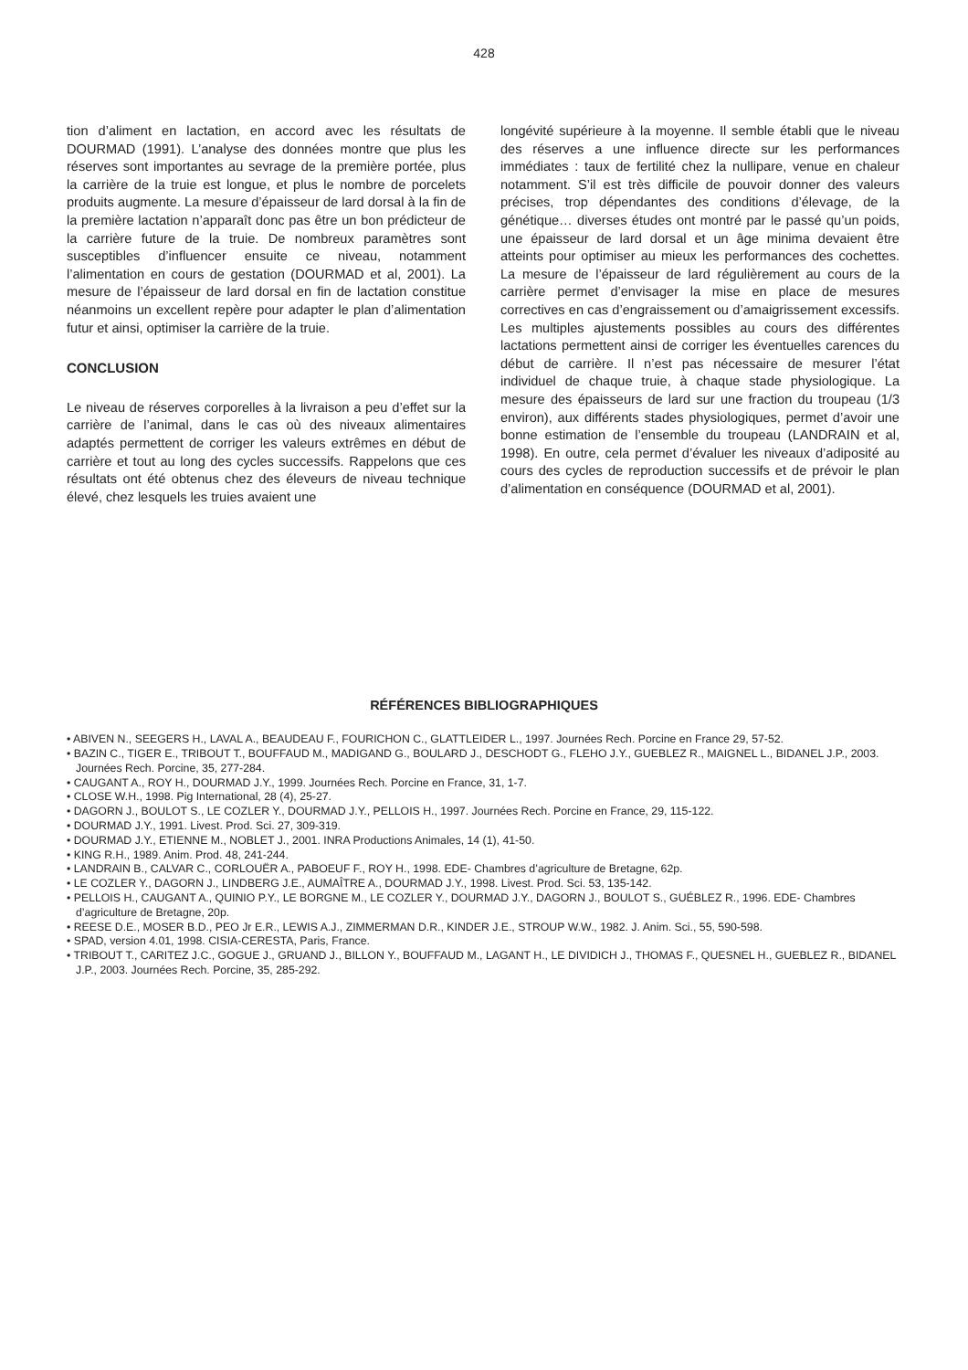428
tion d’aliment en lactation, en accord avec les résultats de DOURMAD (1991). L’analyse des données montre que plus les réserves sont importantes au sevrage de la première portée, plus la carrière de la truie est longue, et plus le nombre de porcelets produits augmente. La mesure d’épaisseur de lard dorsal à la fin de la première lactation n’apparaît donc pas être un bon prédicteur de la carrière future de la truie. De nombreux paramètres sont susceptibles d’influencer ensuite ce niveau, notamment l’alimentation en cours de gestation (DOURMAD et al, 2001). La mesure de l’épaisseur de lard dorsal en fin de lactation constitue néanmoins un excellent repère pour adapter le plan d’alimentation futur et ainsi, optimiser la carrière de la truie.
CONCLUSION
Le niveau de réserves corporelles à la livraison a peu d’effet sur la carrière de l’animal, dans le cas où des niveaux alimentaires adaptés permettent de corriger les valeurs extrêmes en début de carrière et tout au long des cycles successifs. Rappelons que ces résultats ont été obtenus chez des éleveurs de niveau technique élevé, chez lesquels les truies avaient une
longévité supérieure à la moyenne. Il semble établi que le niveau des réserves a une influence directe sur les performances immédiates : taux de fertilité chez la nullipare, venue en chaleur notamment. S’il est très difficile de pouvoir donner des valeurs précises, trop dépendantes des conditions d’élevage, de la génétique… diverses études ont montré par le passé qu’un poids, une épaisseur de lard dorsal et un âge minima devaient être atteints pour optimiser au mieux les performances des cochettes. La mesure de l’épaisseur de lard régulièrement au cours de la carrière permet d’envisager la mise en place de mesures correctives en cas d’engraissement ou d’amaigrissement excessifs. Les multiples ajustements possibles au cours des différentes lactations permettent ainsi de corriger les éventuelles carences du début de carrière. Il n’est pas nécessaire de mesurer l’état individuel de chaque truie, à chaque stade physiologique. La mesure des épaisseurs de lard sur une fraction du troupeau (1/3 environ), aux différents stades physiologiques, permet d’avoir une bonne estimation de l’ensemble du troupeau (LANDRAIN et al, 1998). En outre, cela permet d’évaluer les niveaux d’adiposité au cours des cycles de reproduction successifs et de prévoir le plan d’alimentation en conséquence (DOURMAD et al, 2001).
RÉFÉRENCES BIBLIOGRAPHIQUES
• ABIVEN N., SEEGERS H., LAVAL A., BEAUDEAU F., FOURICHON C., GLATTLEIDER L., 1997. Journées Rech. Porcine en France 29, 57-52.
• BAZIN C., TIGER E., TRIBOUT T., BOUFFAUD M., MADIGAND G., BOULARD J., DESCHODT G., FLEHO J.Y., GUEBLEZ R., MAIGNEL L., BIDANEL J.P., 2003. Journées Rech. Porcine, 35, 277-284.
• CAUGANT A., ROY H., DOURMAD J.Y., 1999. Journées Rech. Porcine en France, 31, 1-7.
• CLOSE W.H., 1998. Pig International, 28 (4), 25-27.
• DAGORN J., BOULOT S., LE COZLER Y., DOURMAD J.Y., PELLOIS H., 1997. Journées Rech. Porcine en France, 29, 115-122.
• DOURMAD J.Y., 1991. Livest. Prod. Sci. 27, 309-319.
• DOURMAD J.Y., ETIENNE M., NOBLET J., 2001. INRA Productions Animales, 14 (1), 41-50.
• KING R.H., 1989. Anim. Prod. 48, 241-244.
• LANDRAIN B., CALVAR C., CORLOUËR A., PABOEUF F., ROY H., 1998. EDE- Chambres d’agriculture de Bretagne, 62p.
• LE COZLER Y., DAGORN J., LINDBERG J.E., AUMAÎTRE A., DOURMAD J.Y., 1998. Livest. Prod. Sci. 53, 135-142.
• PELLOIS H., CAUGANT A., QUINIO P.Y., LE BORGNE M., LE COZLER Y., DOURMAD J.Y., DAGORN J., BOULOT S., GUÉBLEZ R., 1996. EDE- Chambres d’agriculture de Bretagne, 20p.
• REESE D.E., MOSER B.D., PEO Jr E.R., LEWIS A.J., ZIMMERMAN D.R., KINDER J.E., STROUP W.W., 1982. J. Anim. Sci., 55, 590-598.
• SPAD, version 4.01, 1998. CISIA-CERESTA, Paris, France.
• TRIBOUT T., CARITEZ J.C., GOGUE J., GRUAND J., BILLON Y., BOUFFAUD M., LAGANT H., LE DIVIDICH J., THOMAS F., QUESNEL H., GUEBLEZ R., BIDANEL J.P., 2003. Journées Rech. Porcine, 35, 285-292.